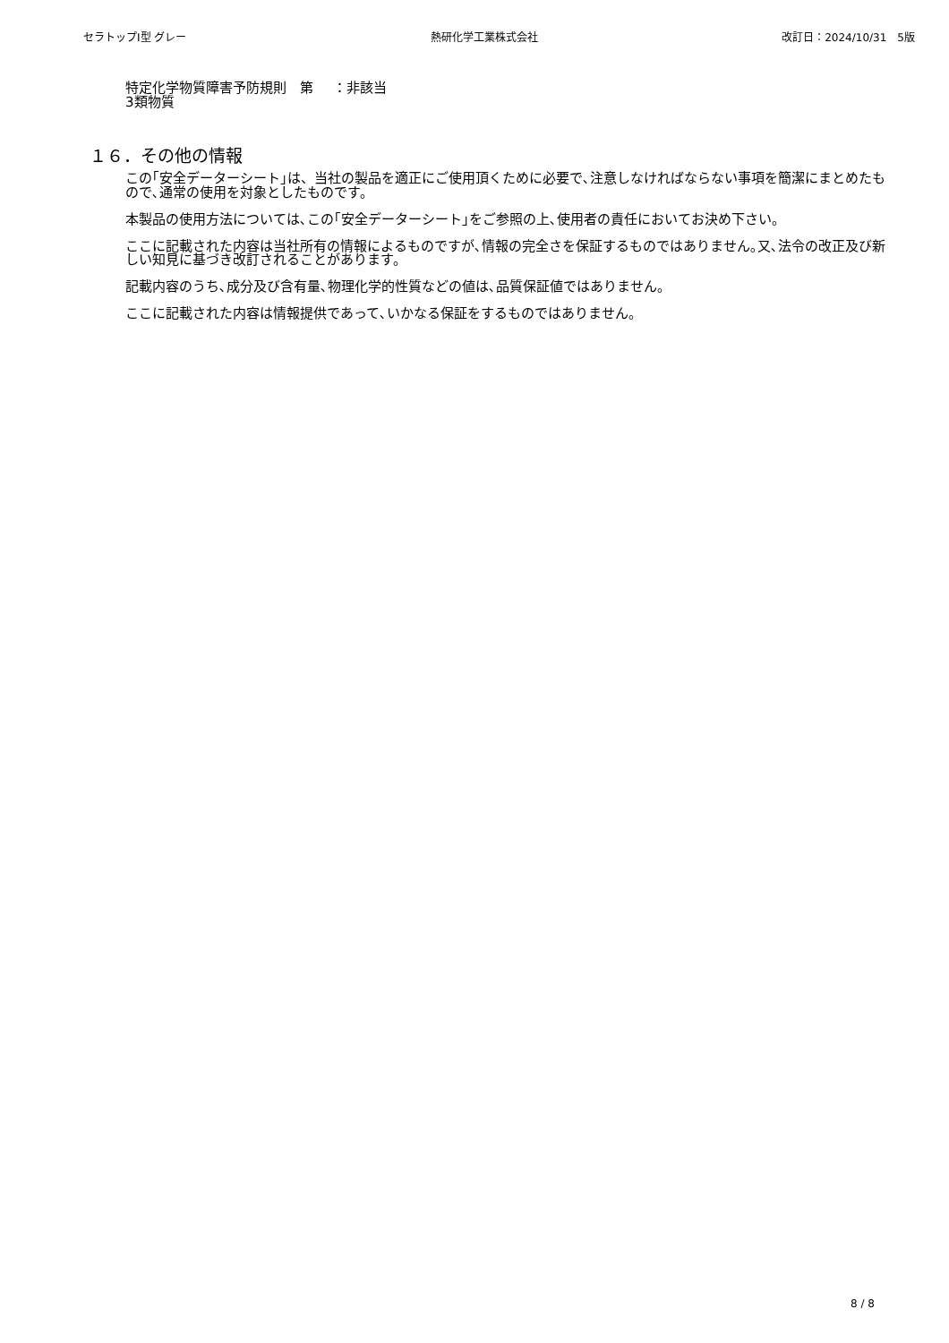セラトップⅠ型 グレー 熱研化学工業株式会社 改訂日：2024/10/31　5版
特定化学物質障害予防規則　第
3類物質
：非該当
１６．その他の情報
この｢安全データーシート｣は、当社の製品を適正にご使用頂くために必要で､注意しなければならない事項を簡潔にまとめたもので､通常の使用を対象としたものです。
本製品の使用方法については､この｢安全データーシート｣をご参照の上､使用者の責任においてお決め下さい。
ここに記載された内容は当社所有の情報によるものですが､情報の完全さを保証するものではありません｡又､法令の改正及び新しい知見に基づき改訂されることがあります。
記載内容のうち､成分及び含有量､物理化学的性質などの値は､品質保証値ではありません。
ここに記載された内容は情報提供であって､いかなる保証をするものではありません。
8 / 8